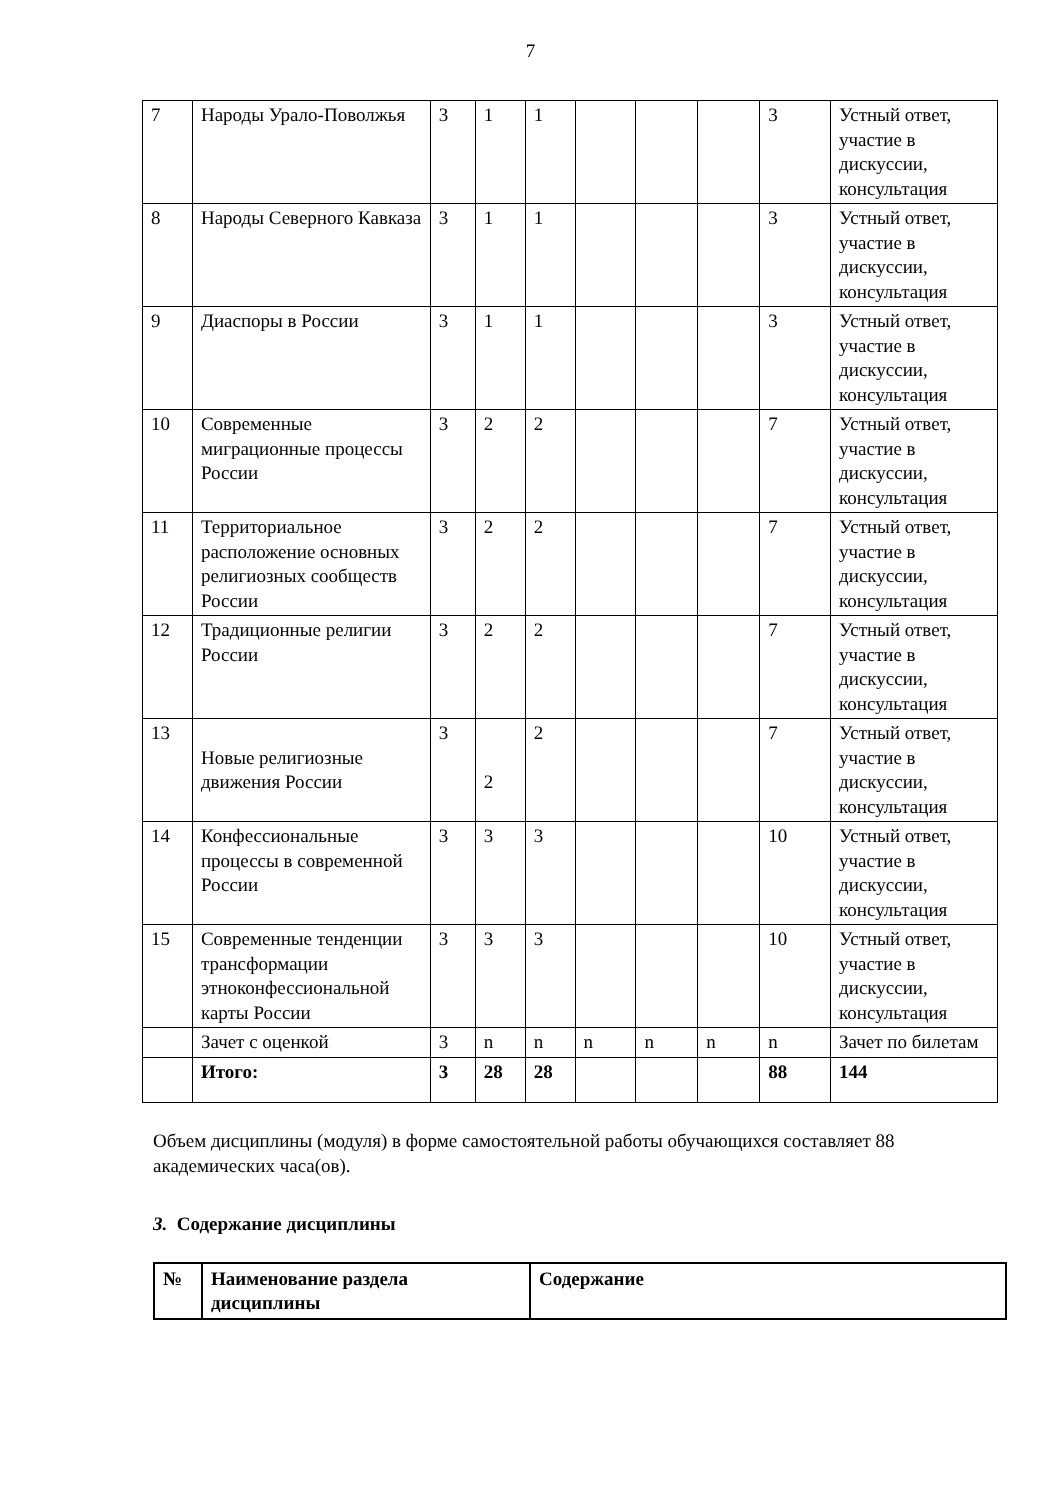7
| 7 | Народы Урало-Поволжья | 3 | 1 | 1 | | | | 3 | Устный ответ, участие в дискуссии, консультация |
| 8 | Народы Северного Кавказа | 3 | 1 | 1 | | | | 3 | Устный ответ, участие в дискуссии, консультация |
| 9 | Диаспоры в России | 3 | 1 | 1 | | | | 3 | Устный ответ, участие в дискуссии, консультация |
| 10 | Современные миграционные процессы России | 3 | 2 | 2 | | | | 7 | Устный ответ, участие в дискуссии, консультация |
| 11 | Территориальное расположение основных религиозных сообществ России | 3 | 2 | 2 | | | | 7 | Устный ответ, участие в дискуссии, консультация |
| 12 | Традиционные религии России | 3 | 2 | 2 | | | | 7 | Устный ответ, участие в дискуссии, консультация |
| 13 | Новые религиозные движения России | 3 | 2 | 2 | | | | 7 | Устный ответ, участие в дискуссии, консультация |
| 14 | Конфессиональные процессы в современной России | 3 | 3 | 3 | | | | 10 | Устный ответ, участие в дискуссии, консультация |
| 15 | Современные тенденции трансформации этноконфессиональной карты России | 3 | 3 | 3 | | | | 10 | Устный ответ, участие в дискуссии, консультация |
| | Зачет с оценкой | 3 | n | n | n | n | n | n | Зачет по билетам |
| | Итого: | 3 | 28 | 28 | | | | 88 | 144 |
Объем дисциплины (модуля) в форме самостоятельной работы обучающихся составляет 88 академических часа(ов).
3. Содержание дисциплины
| № | Наименование раздела дисциплины | Содержание |